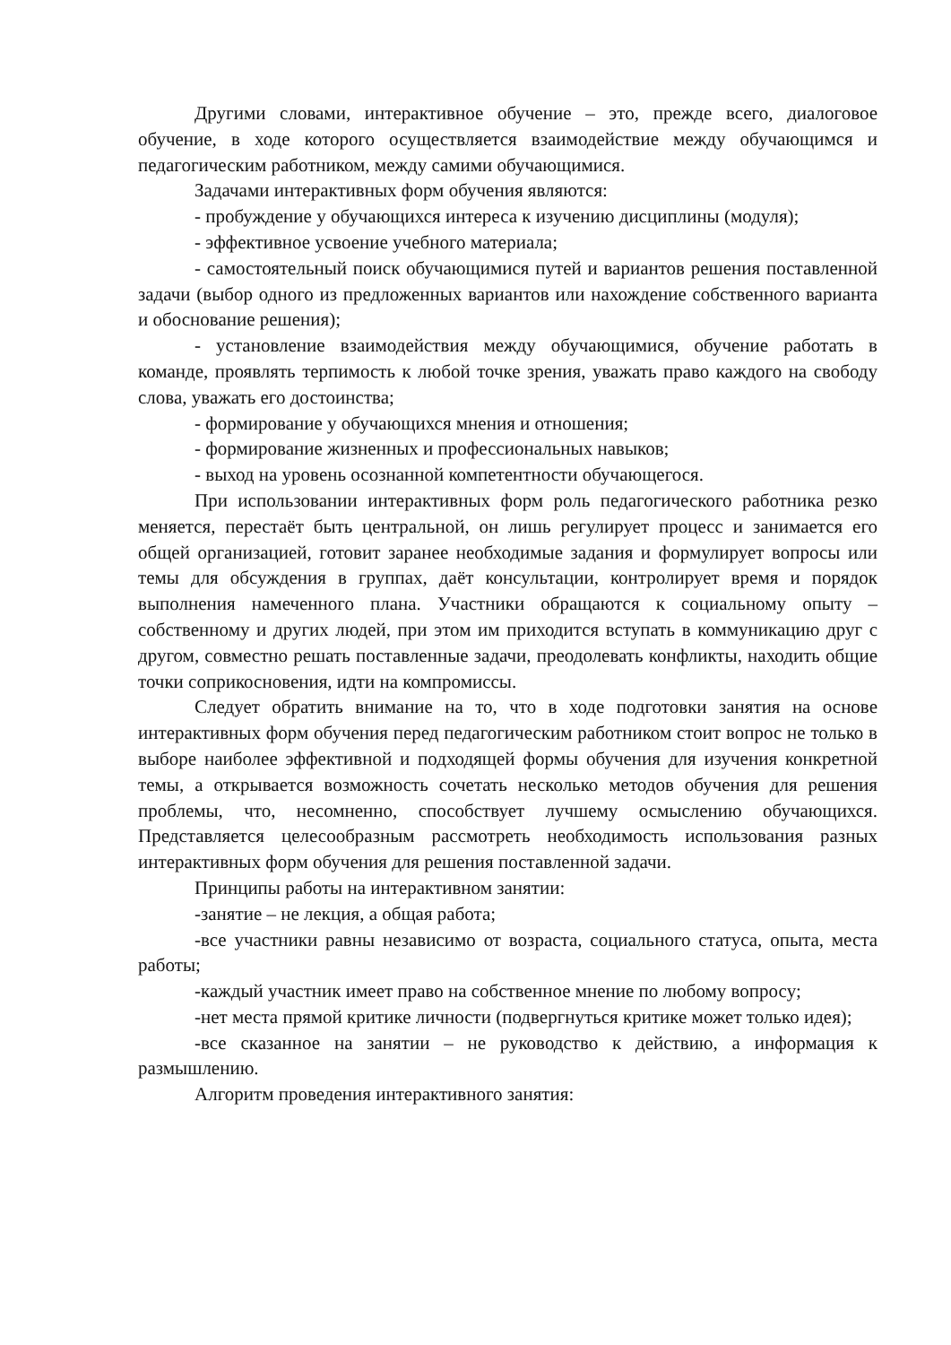Другими словами, интерактивное обучение – это, прежде всего, диалоговое обучение, в ходе которого осуществляется взаимодействие между обучающимся и педагогическим работником, между самими обучающимися.
Задачами интерактивных форм обучения являются:
- пробуждение у обучающихся интереса к изучению дисциплины (модуля);
- эффективное усвоение учебного материала;
- самостоятельный поиск обучающимися путей и вариантов решения поставленной задачи (выбор одного из предложенных вариантов или нахождение собственного варианта и обоснование решения);
- установление взаимодействия между обучающимися, обучение работать в команде, проявлять терпимость к любой точке зрения, уважать право каждого на свободу слова, уважать его достоинства;
- формирование у обучающихся мнения и отношения;
- формирование жизненных и профессиональных навыков;
- выход на уровень осознанной компетентности обучающегося.
При использовании интерактивных форм роль педагогического работника резко меняется, перестаёт быть центральной, он лишь регулирует процесс и занимается его общей организацией, готовит заранее необходимые задания и формулирует вопросы или темы для обсуждения в группах, даёт консультации, контролирует время и порядок выполнения намеченного плана. Участники обращаются к социальному опыту – собственному и других людей, при этом им приходится вступать в коммуникацию друг с другом, совместно решать поставленные задачи, преодолевать конфликты, находить общие точки соприкосновения, идти на компромиссы.
Следует обратить внимание на то, что в ходе подготовки занятия на основе интерактивных форм обучения перед педагогическим работником стоит вопрос не только в выборе наиболее эффективной и подходящей формы обучения для изучения конкретной темы, а открывается возможность сочетать несколько методов обучения для решения проблемы, что, несомненно, способствует лучшему осмыслению обучающихся. Представляется целесообразным рассмотреть необходимость использования разных интерактивных форм обучения для решения поставленной задачи.
Принципы работы на интерактивном занятии:
-занятие – не лекция, а общая работа;
-все участники равны независимо от возраста, социального статуса, опыта, места работы;
-каждый участник имеет право на собственное мнение по любому вопросу;
-нет места прямой критике личности (подвергнуться критике может только идея);
-все сказанное на занятии – не руководство к действию, а информация к размышлению.
Алгоритм проведения интерактивного занятия: